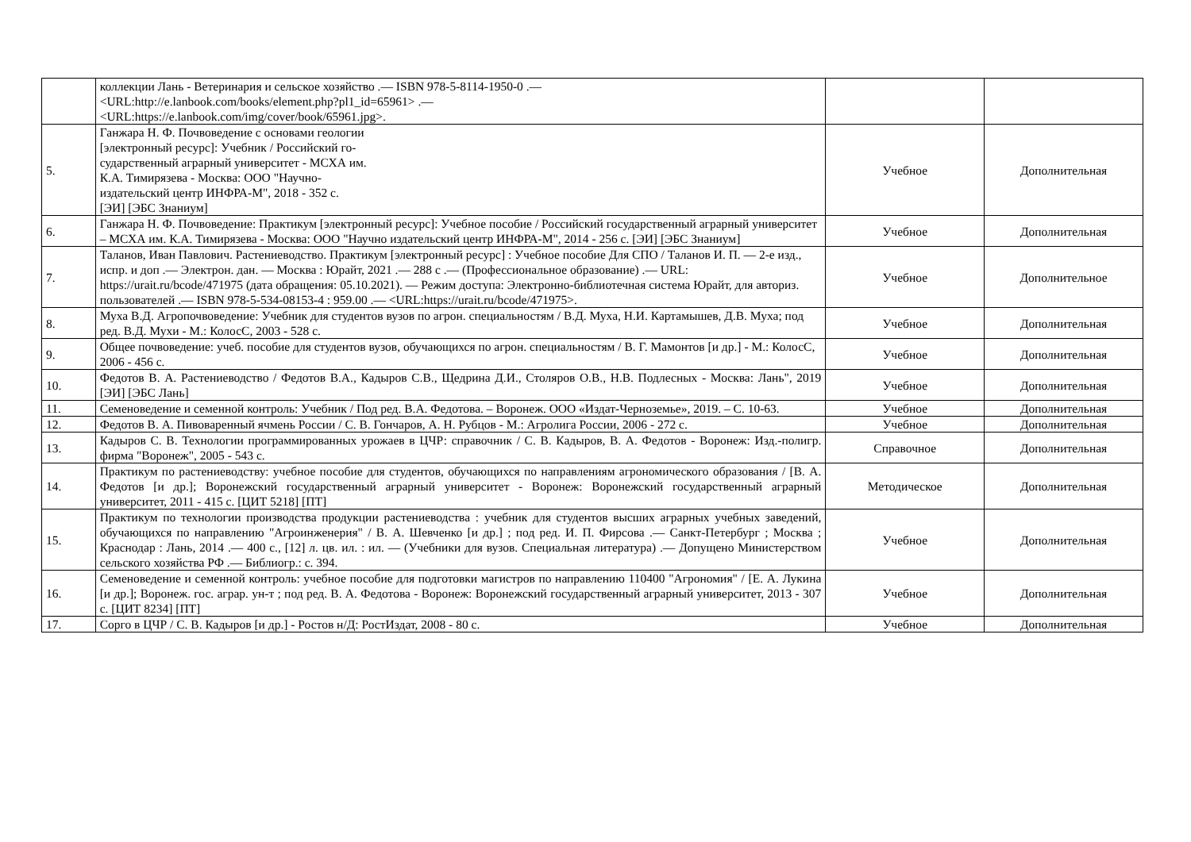| | коллекции Лань - Ветеринария и сельское хозяйство .— ISBN 978-5-8114-1950-0 .— <URL:http://e.lanbook.com/books/element.php?pl1_id=65961> .— <URL:https://e.lanbook.com/img/cover/book/65961.jpg>. | | |
| 5. | Ганжара Н. Ф. Почвоведение с основами геологии [электронный ресурс]: Учебник / Российский го- сударственный аграрный университет - МСХА им. К.А. Тимирязева - Москва: ООО "Научно- издательский центр ИНФРА-М", 2018 - 352 с. [ЭИ] [ЭБС Знаниум] | Учебное | Дополнительная |
| 6. | Ганжара Н. Ф. Почвоведение: Практикум [электронный ресурс]: Учебное пособие / Российский государственный аграрный университет – МСХА им. К.А. Тимирязева - Москва: ООО "Научно издательский центр ИНФРА-М", 2014 - 256 с. [ЭИ] [ЭБС Знаниум] | Учебное | Дополнительная |
| 7. | Таланов, Иван Павлович. Растениеводство. Практикум [электронный ресурс] : Учебное пособие Для СПО / Таланов И. П. — 2-е изд., испр. и доп .— Электрон. дан. — Москва : Юрайт, 2021 .— 288 с .— (Профессиональное образование) .— URL: https://urait.ru/bcode/471975 (дата обращения: 05.10.2021). — Режим доступа: Электронно-библиотечная система Юрайт, для авториз. пользователей .— ISBN 978-5-534-08153-4 : 959.00 .— <URL:https://urait.ru/bcode/471975>. | Учебное | Дополнительное |
| 8. | Муха В.Д. Агропочвоведение: Учебник для студентов вузов по агрон. специальностям / В.Д. Муха, Н.И. Картамышев, Д.В. Муха; под ред. В.Д. Мухи - М.: КолосС, 2003 - 528 с. | Учебное | Дополнительная |
| 9. | Общее почвоведение: учеб. пособие для студентов вузов, обучающихся по агрон. специальностям / В. Г. Мамонтов [и др.] - М.: КолосС, 2006 - 456 с. | Учебное | Дополнительная |
| 10. | Федотов В. А. Растениеводство / Федотов В.А., Кадыров С.В., Щедрина Д.И., Столяров О.В., Н.В. Подлесных - Москва: Лань", 2019 [ЭИ] [ЭБС Лань] | Учебное | Дополнительная |
| 11. | Семеноведение и семенной контроль: Учебник / Под ред. В.А. Федотова. – Воронеж. ООО «Издат-Черноземье», 2019. – С. 10-63. | Учебное | Дополнительная |
| 12. | Федотов В. А. Пивоваренный ячмень России / С. В. Гончаров, А. Н. Рубцов - М.: Агролига России, 2006 - 272 с. | Учебное | Дополнительная |
| 13. | Кадыров С. В. Технологии программированных урожаев в ЦЧР: справочник / С. В. Кадыров, В. А. Федотов - Воронеж: Изд.-полигр. фирма "Воронеж", 2005 - 543 с. | Справочное | Дополнительная |
| 14. | Практикум по растениеводству: учебное пособие для студентов, обучающихся по направлениям агрономического образования / [В. А. Федотов [и др.]; Воронежский государственный аграрный университет - Воронеж: Воронежский государственный аграрный университет, 2011 - 415 с. [ЦИТ 5218] [ПТ] | Методическое | Дополнительная |
| 15. | Практикум по технологии производства продукции растениеводства : учебник для студентов высших аграрных учебных заведений, обучающихся по направлению "Агроинженерия" / В. А. Шевченко [и др.] ; под ред. И. П. Фирсова .— Санкт-Петербург ; Москва ; Краснодар : Лань, 2014 .— 400 с., [12] л. цв. ил. : ил. — (Учебники для вузов. Специальная литература) .— Допущено Министерством сельского хозяйства РФ .— Библиогр.: с. 394. | Учебное | Дополнительная |
| 16. | Семеноведение и семенной контроль: учебное пособие для подготовки магистров по направлению 110400 "Агрономия" / [Е. А. Лукина [и др.]; Воронеж. гос. аграр. ун-т ; под ред. В. А. Федотова - Воронеж: Воронежский государственный аграрный университет, 2013 - 307 с. [ЦИТ 8234] [ПТ] | Учебное | Дополнительная |
| 17. | Сорго в ЦЧР / С. В. Кадыров [и др.] - Ростов н/Д: РостИздат, 2008 - 80 с. | Учебное | Дополнительная |